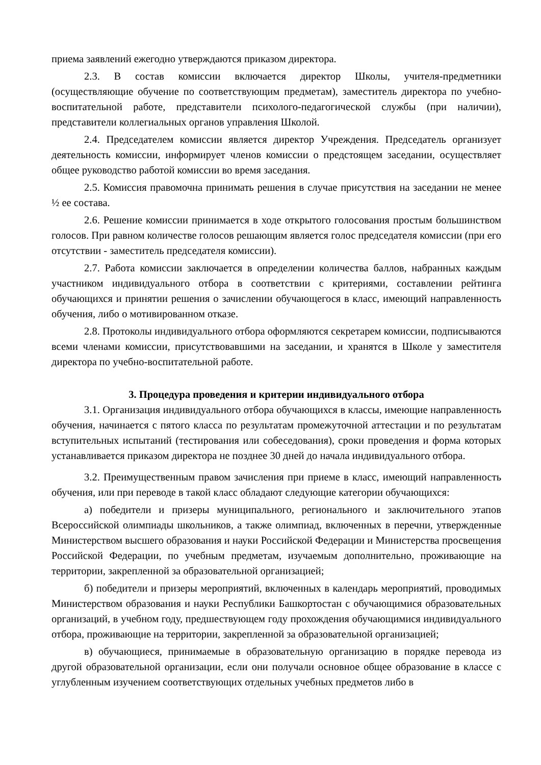приема заявлений ежегодно утверждаются приказом директора.
2.3. В состав комиссии включается директор Школы, учителя-предметники (осуществляющие обучение по соответствующим предметам), заместитель директора по учебно-воспитательной работе, представители психолого-педагогической службы (при наличии), представители коллегиальных органов управления Школой.
2.4. Председателем комиссии является директор Учреждения. Председатель организует деятельность комиссии, информирует членов комиссии о предстоящем заседании, осуществляет общее руководство работой комиссии во время заседания.
2.5. Комиссия правомочна принимать решения в случае присутствия на заседании не менее ½ ее состава.
2.6. Решение комиссии принимается в ходе открытого голосования простым большинством голосов. При равном количестве голосов решающим является голос председателя комиссии (при его отсутствии - заместитель председателя комиссии).
2.7. Работа комиссии заключается в определении количества баллов, набранных каждым участником индивидуального отбора в соответствии с критериями, составлении рейтинга обучающихся и принятии решения о зачислении обучающегося в класс, имеющий направленность обучения, либо о мотивированном отказе.
2.8. Протоколы индивидуального отбора оформляются секретарем комиссии, подписываются всеми членами комиссии, присутствовавшими на заседании, и хранятся в Школе у заместителя директора по учебно-воспитательной работе.
3. Процедура проведения и критерии индивидуального отбора
3.1. Организация индивидуального отбора обучающихся в классы, имеющие направленность обучения, начинается с пятого класса по результатам промежуточной аттестации и по результатам вступительных испытаний (тестирования или собеседования), сроки проведения и форма которых устанавливается приказом директора не позднее 30 дней до начала индивидуального отбора.
3.2. Преимущественным правом зачисления при приеме в класс, имеющий направленность обучения, или при переводе в такой класс обладают следующие категории обучающихся:
а) победители и призеры муниципального, регионального и заключительного этапов Всероссийской олимпиады школьников, а также олимпиад, включенных в перечни, утвержденные Министерством высшего образования и науки Российской Федерации и Министерства просвещения Российской Федерации, по учебным предметам, изучаемым дополнительно, проживающие на территории, закрепленной за образовательной организацией;
б) победители и призеры мероприятий, включенных в календарь мероприятий, проводимых Министерством образования и науки Республики Башкортостан с обучающимися образовательных организаций, в учебном году, предшествующем году прохождения обучающимися индивидуального отбора, проживающие на территории, закрепленной за образовательной организацией;
в) обучающиеся, принимаемые в образовательную организацию в порядке перевода из другой образовательной организации, если они получали основное общее образование в классе с углубленным изучением соответствующих отдельных учебных предметов либо в